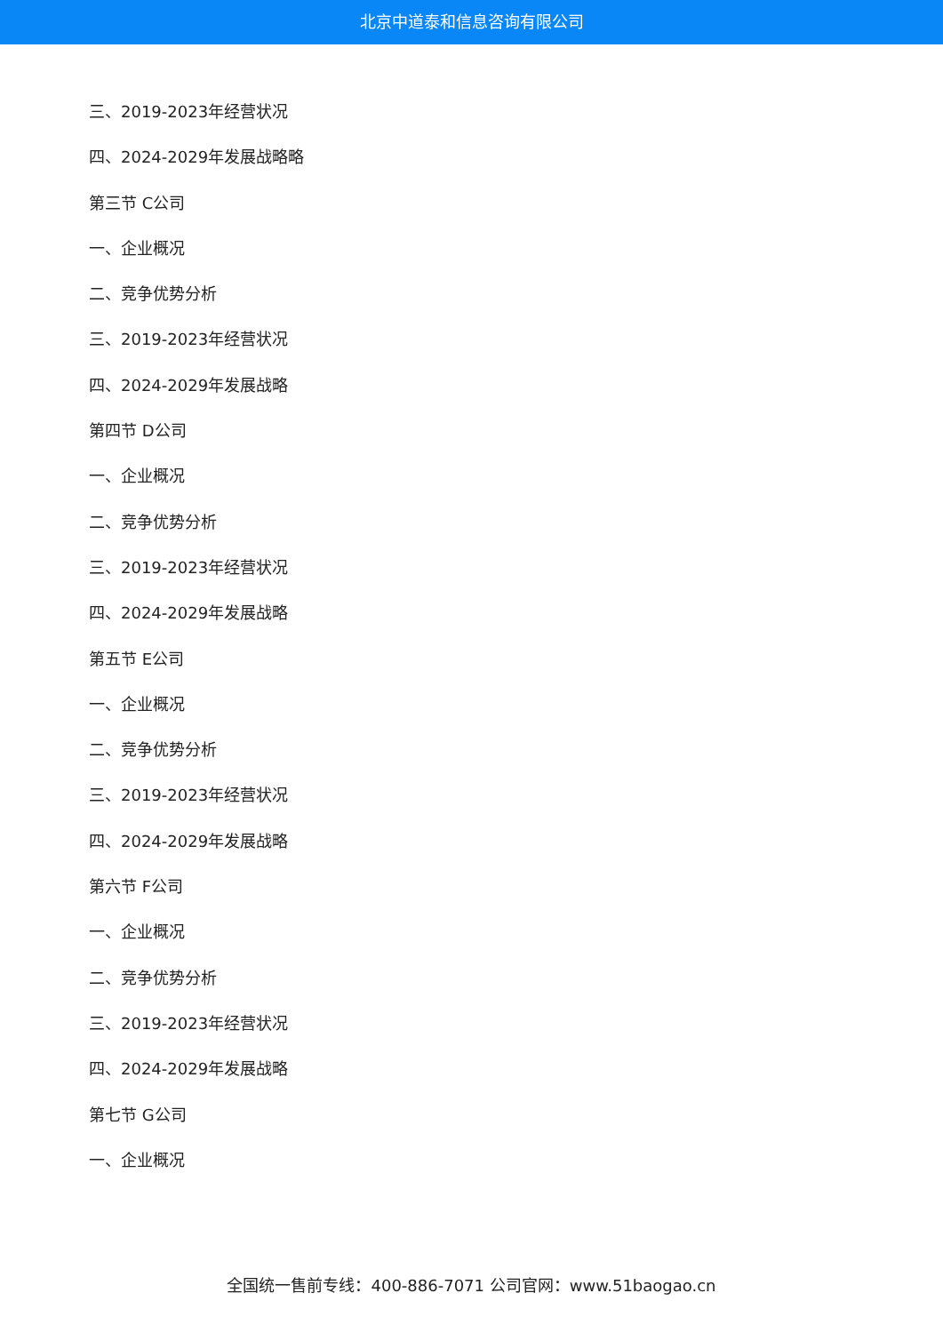北京中道泰和信息咨询有限公司
三、2019-2023年经营状况
四、2024-2029年发展战略略
第三节 C公司
一、企业概况
二、竞争优势分析
三、2019-2023年经营状况
四、2024-2029年发展战略
第四节 D公司
一、企业概况
二、竞争优势分析
三、2019-2023年经营状况
四、2024-2029年发展战略
第五节 E公司
一、企业概况
二、竞争优势分析
三、2019-2023年经营状况
四、2024-2029年发展战略
第六节 F公司
一、企业概况
二、竞争优势分析
三、2019-2023年经营状况
四、2024-2029年发展战略
第七节 G公司
一、企业概况
全国统一售前专线：400-886-7071 公司官网：www.51baogao.cn